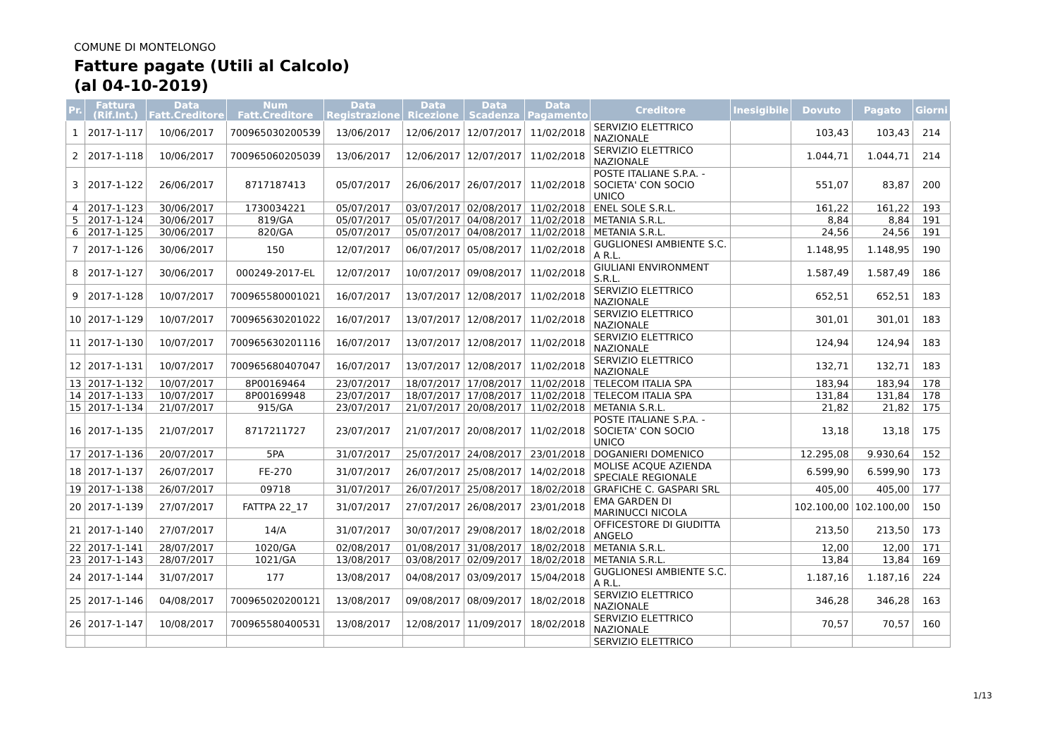COMUNE DI MONTELONGO
Fatture pagate (Utili al Calcolo)
(al 04-10-2019)
| Pr. | Fattura (Rif.Int.) | Data Fatt.Creditore | Num Fatt.Creditore | Data Registrazione | Data Ricezione | Data Scadenza | Data Pagamento | Creditore | Inesigibile | Dovuto | Pagato | Giorni |
| --- | --- | --- | --- | --- | --- | --- | --- | --- | --- | --- | --- | --- |
| 1 | 2017-1-117 | 10/06/2017 | 700965030200539 | 13/06/2017 | 12/06/2017 | 12/07/2017 | 11/02/2018 | SERVIZIO ELETTRICO NAZIONALE | | 103,43 | 103,43 | 214 |
| 2 | 2017-1-118 | 10/06/2017 | 700965060205039 | 13/06/2017 | 12/06/2017 | 12/07/2017 | 11/02/2018 | SERVIZIO ELETTRICO NAZIONALE | | 1.044,71 | 1.044,71 | 214 |
| 3 | 2017-1-122 | 26/06/2017 | 8717187413 | 05/07/2017 | 26/06/2017 | 26/07/2017 | 11/02/2018 | POSTE ITALIANE S.P.A. - SOCIETA' CON SOCIO UNICO | | 551,07 | 83,87 | 200 |
| 4 | 2017-1-123 | 30/06/2017 | 1730034221 | 05/07/2017 | 03/07/2017 | 02/08/2017 | 11/02/2018 | ENEL SOLE S.R.L. | | 161,22 | 161,22 | 193 |
| 5 | 2017-1-124 | 30/06/2017 | 819/GA | 05/07/2017 | 05/07/2017 | 04/08/2017 | 11/02/2018 | METANIA S.R.L. | | 8,84 | 8,84 | 191 |
| 6 | 2017-1-125 | 30/06/2017 | 820/GA | 05/07/2017 | 05/07/2017 | 04/08/2017 | 11/02/2018 | METANIA S.R.L. | | 24,56 | 24,56 | 191 |
| 7 | 2017-1-126 | 30/06/2017 | 150 | 12/07/2017 | 06/07/2017 | 05/08/2017 | 11/02/2018 | GUGLIONESI AMBIENTE S.C. A R.L. | | 1.148,95 | 1.148,95 | 190 |
| 8 | 2017-1-127 | 30/06/2017 | 000249-2017-EL | 12/07/2017 | 10/07/2017 | 09/08/2017 | 11/02/2018 | GIULIANI ENVIRONMENT S.R.L. | | 1.587,49 | 1.587,49 | 186 |
| 9 | 2017-1-128 | 10/07/2017 | 700965580001021 | 16/07/2017 | 13/07/2017 | 12/08/2017 | 11/02/2018 | SERVIZIO ELETTRICO NAZIONALE | | 652,51 | 652,51 | 183 |
| 10 | 2017-1-129 | 10/07/2017 | 700965630201022 | 16/07/2017 | 13/07/2017 | 12/08/2017 | 11/02/2018 | SERVIZIO ELETTRICO NAZIONALE | | 301,01 | 301,01 | 183 |
| 11 | 2017-1-130 | 10/07/2017 | 700965630201116 | 16/07/2017 | 13/07/2017 | 12/08/2017 | 11/02/2018 | SERVIZIO ELETTRICO NAZIONALE | | 124,94 | 124,94 | 183 |
| 12 | 2017-1-131 | 10/07/2017 | 700965680407047 | 16/07/2017 | 13/07/2017 | 12/08/2017 | 11/02/2018 | SERVIZIO ELETTRICO NAZIONALE | | 132,71 | 132,71 | 183 |
| 13 | 2017-1-132 | 10/07/2017 | 8P00169464 | 23/07/2017 | 18/07/2017 | 17/08/2017 | 11/02/2018 | TELECOM ITALIA SPA | | 183,94 | 183,94 | 178 |
| 14 | 2017-1-133 | 10/07/2017 | 8P00169948 | 23/07/2017 | 18/07/2017 | 17/08/2017 | 11/02/2018 | TELECOM ITALIA SPA | | 131,84 | 131,84 | 178 |
| 15 | 2017-1-134 | 21/07/2017 | 915/GA | 23/07/2017 | 21/07/2017 | 20/08/2017 | 11/02/2018 | METANIA S.R.L. | | 21,82 | 21,82 | 175 |
| 16 | 2017-1-135 | 21/07/2017 | 8717211727 | 23/07/2017 | 21/07/2017 | 20/08/2017 | 11/02/2018 | POSTE ITALIANE S.P.A. - SOCIETA' CON SOCIO UNICO | | 13,18 | 13,18 | 175 |
| 17 | 2017-1-136 | 20/07/2017 | 5PA | 31/07/2017 | 25/07/2017 | 24/08/2017 | 23/01/2018 | DOGANIERI DOMENICO | | 12.295,08 | 9.930,64 | 152 |
| 18 | 2017-1-137 | 26/07/2017 | FE-270 | 31/07/2017 | 26/07/2017 | 25/08/2017 | 14/02/2018 | MOLISE ACQUE AZIENDA SPECIALE REGIONALE | | 6.599,90 | 6.599,90 | 173 |
| 19 | 2017-1-138 | 26/07/2017 | 09718 | 31/07/2017 | 26/07/2017 | 25/08/2017 | 18/02/2018 | GRAFICHE C. GASPARI SRL | | 405,00 | 405,00 | 177 |
| 20 | 2017-1-139 | 27/07/2017 | FATTPA 22_17 | 31/07/2017 | 27/07/2017 | 26/08/2017 | 23/01/2018 | EMA GARDEN DI MARINUCCI NICOLA | | 102.100,00 | 102.100,00 | 150 |
| 21 | 2017-1-140 | 27/07/2017 | 14/A | 31/07/2017 | 30/07/2017 | 29/08/2017 | 18/02/2018 | OFFICESTORE DI GIUDITTA ANGELO | | 213,50 | 213,50 | 173 |
| 22 | 2017-1-141 | 28/07/2017 | 1020/GA | 02/08/2017 | 01/08/2017 | 31/08/2017 | 18/02/2018 | METANIA S.R.L. | | 12,00 | 12,00 | 171 |
| 23 | 2017-1-143 | 28/07/2017 | 1021/GA | 13/08/2017 | 03/08/2017 | 02/09/2017 | 18/02/2018 | METANIA S.R.L. | | 13,84 | 13,84 | 169 |
| 24 | 2017-1-144 | 31/07/2017 | 177 | 13/08/2017 | 04/08/2017 | 03/09/2017 | 15/04/2018 | GUGLIONESI AMBIENTE S.C. A R.L. | | 1.187,16 | 1.187,16 | 224 |
| 25 | 2017-1-146 | 04/08/2017 | 700965020200121 | 13/08/2017 | 09/08/2017 | 08/09/2017 | 18/02/2018 | SERVIZIO ELETTRICO NAZIONALE | | 346,28 | 346,28 | 163 |
| 26 | 2017-1-147 | 10/08/2017 | 700965580400531 | 13/08/2017 | 12/08/2017 | 11/09/2017 | 18/02/2018 | SERVIZIO ELETTRICO NAZIONALE | | 70,57 | 70,57 | 160 |
| | | | | | | | | SERVIZIO ELETTRICO | | | | |
1/13